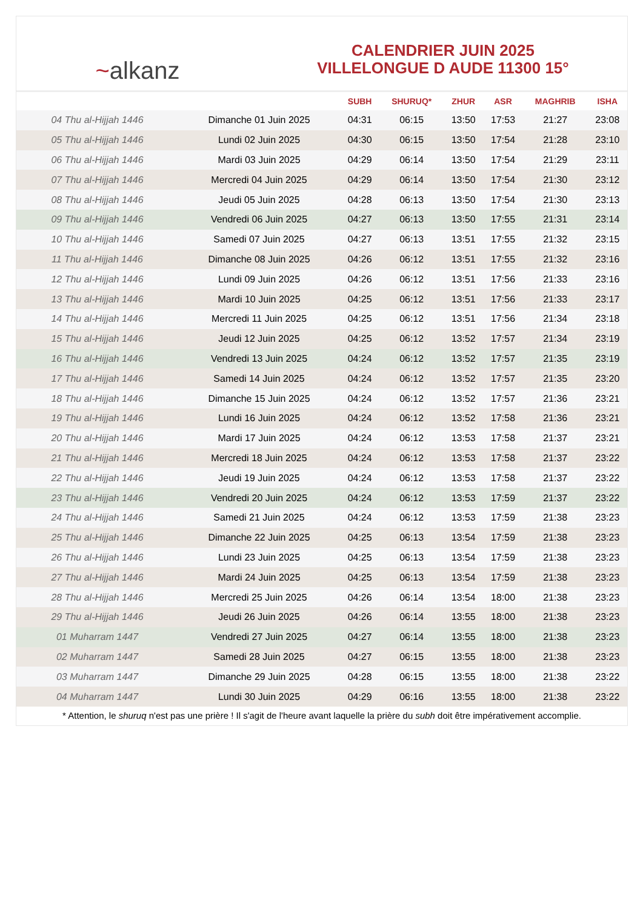~alkanz
CALENDRIER JUIN 2025
VILLELONGUE D AUDE 11300 15°
| | | SUBH | SHURUQ* | ZHUR | ASR | MAGHRIB | ISHA |
| --- | --- | --- | --- | --- | --- | --- | --- |
| 04 Thu al-Hijjah 1446 | Dimanche 01 Juin 2025 | 04:31 | 06:15 | 13:50 | 17:53 | 21:27 | 23:08 |
| 05 Thu al-Hijjah 1446 | Lundi 02 Juin 2025 | 04:30 | 06:15 | 13:50 | 17:54 | 21:28 | 23:10 |
| 06 Thu al-Hijjah 1446 | Mardi 03 Juin 2025 | 04:29 | 06:14 | 13:50 | 17:54 | 21:29 | 23:11 |
| 07 Thu al-Hijjah 1446 | Mercredi 04 Juin 2025 | 04:29 | 06:14 | 13:50 | 17:54 | 21:30 | 23:12 |
| 08 Thu al-Hijjah 1446 | Jeudi 05 Juin 2025 | 04:28 | 06:13 | 13:50 | 17:54 | 21:30 | 23:13 |
| 09 Thu al-Hijjah 1446 | Vendredi 06 Juin 2025 | 04:27 | 06:13 | 13:50 | 17:55 | 21:31 | 23:14 |
| 10 Thu al-Hijjah 1446 | Samedi 07 Juin 2025 | 04:27 | 06:13 | 13:51 | 17:55 | 21:32 | 23:15 |
| 11 Thu al-Hijjah 1446 | Dimanche 08 Juin 2025 | 04:26 | 06:12 | 13:51 | 17:55 | 21:32 | 23:16 |
| 12 Thu al-Hijjah 1446 | Lundi 09 Juin 2025 | 04:26 | 06:12 | 13:51 | 17:56 | 21:33 | 23:16 |
| 13 Thu al-Hijjah 1446 | Mardi 10 Juin 2025 | 04:25 | 06:12 | 13:51 | 17:56 | 21:33 | 23:17 |
| 14 Thu al-Hijjah 1446 | Mercredi 11 Juin 2025 | 04:25 | 06:12 | 13:51 | 17:56 | 21:34 | 23:18 |
| 15 Thu al-Hijjah 1446 | Jeudi 12 Juin 2025 | 04:25 | 06:12 | 13:52 | 17:57 | 21:34 | 23:19 |
| 16 Thu al-Hijjah 1446 | Vendredi 13 Juin 2025 | 04:24 | 06:12 | 13:52 | 17:57 | 21:35 | 23:19 |
| 17 Thu al-Hijjah 1446 | Samedi 14 Juin 2025 | 04:24 | 06:12 | 13:52 | 17:57 | 21:35 | 23:20 |
| 18 Thu al-Hijjah 1446 | Dimanche 15 Juin 2025 | 04:24 | 06:12 | 13:52 | 17:57 | 21:36 | 23:21 |
| 19 Thu al-Hijjah 1446 | Lundi 16 Juin 2025 | 04:24 | 06:12 | 13:52 | 17:58 | 21:36 | 23:21 |
| 20 Thu al-Hijjah 1446 | Mardi 17 Juin 2025 | 04:24 | 06:12 | 13:53 | 17:58 | 21:37 | 23:21 |
| 21 Thu al-Hijjah 1446 | Mercredi 18 Juin 2025 | 04:24 | 06:12 | 13:53 | 17:58 | 21:37 | 23:22 |
| 22 Thu al-Hijjah 1446 | Jeudi 19 Juin 2025 | 04:24 | 06:12 | 13:53 | 17:58 | 21:37 | 23:22 |
| 23 Thu al-Hijjah 1446 | Vendredi 20 Juin 2025 | 04:24 | 06:12 | 13:53 | 17:59 | 21:37 | 23:22 |
| 24 Thu al-Hijjah 1446 | Samedi 21 Juin 2025 | 04:24 | 06:12 | 13:53 | 17:59 | 21:38 | 23:23 |
| 25 Thu al-Hijjah 1446 | Dimanche 22 Juin 2025 | 04:25 | 06:13 | 13:54 | 17:59 | 21:38 | 23:23 |
| 26 Thu al-Hijjah 1446 | Lundi 23 Juin 2025 | 04:25 | 06:13 | 13:54 | 17:59 | 21:38 | 23:23 |
| 27 Thu al-Hijjah 1446 | Mardi 24 Juin 2025 | 04:25 | 06:13 | 13:54 | 17:59 | 21:38 | 23:23 |
| 28 Thu al-Hijjah 1446 | Mercredi 25 Juin 2025 | 04:26 | 06:14 | 13:54 | 18:00 | 21:38 | 23:23 |
| 29 Thu al-Hijjah 1446 | Jeudi 26 Juin 2025 | 04:26 | 06:14 | 13:55 | 18:00 | 21:38 | 23:23 |
| 01 Muharram 1447 | Vendredi 27 Juin 2025 | 04:27 | 06:14 | 13:55 | 18:00 | 21:38 | 23:23 |
| 02 Muharram 1447 | Samedi 28 Juin 2025 | 04:27 | 06:15 | 13:55 | 18:00 | 21:38 | 23:23 |
| 03 Muharram 1447 | Dimanche 29 Juin 2025 | 04:28 | 06:15 | 13:55 | 18:00 | 21:38 | 23:22 |
| 04 Muharram 1447 | Lundi 30 Juin 2025 | 04:29 | 06:16 | 13:55 | 18:00 | 21:38 | 23:22 |
* Attention, le shuruq n'est pas une prière ! Il s'agit de l'heure avant laquelle la prière du subh doit être impérativement accomplie.